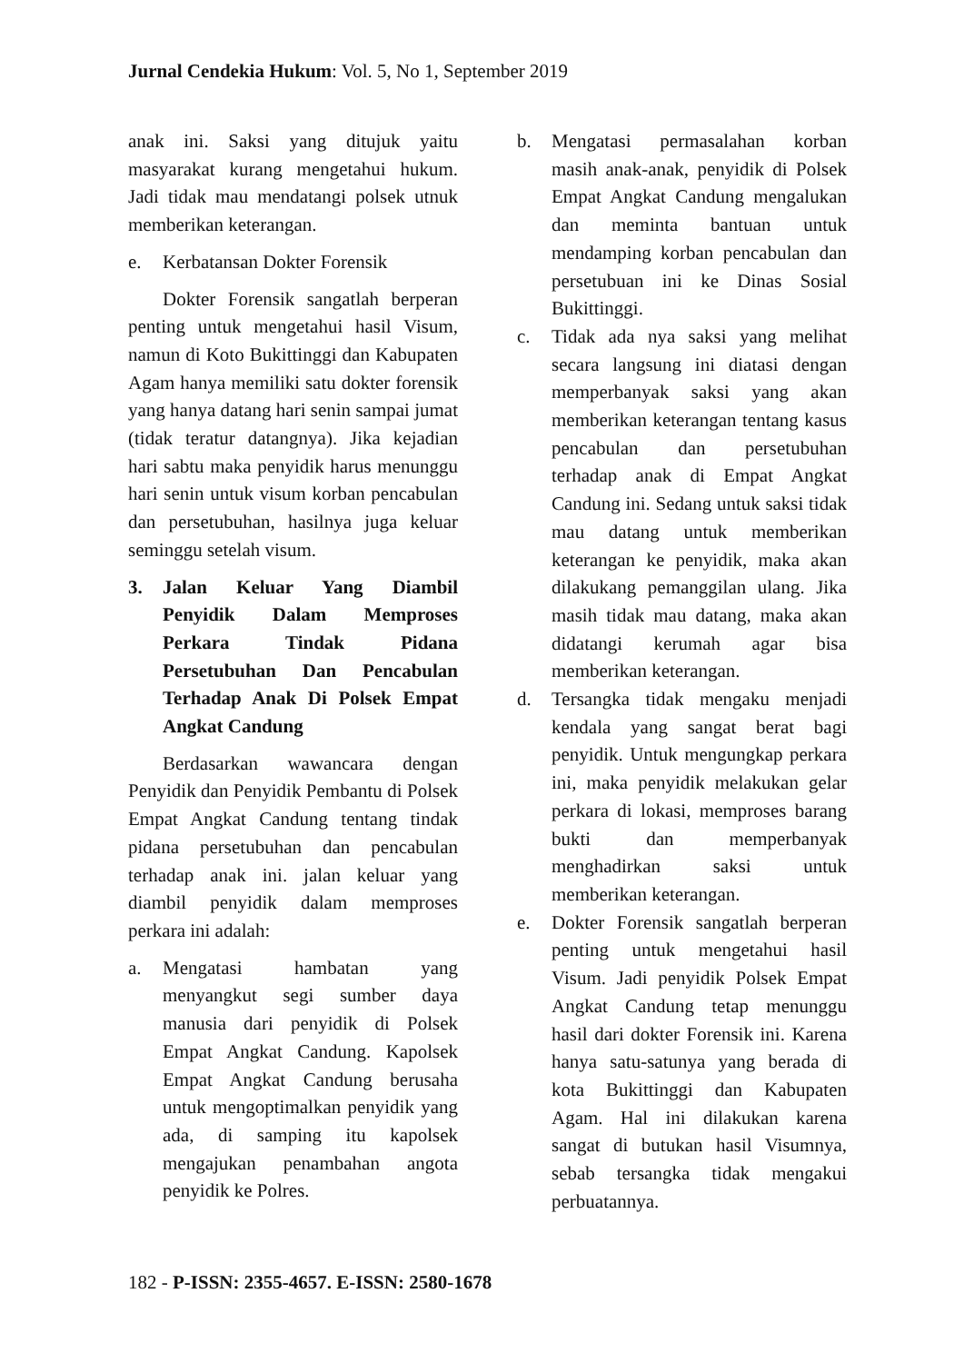Jurnal Cendekia Hukum: Vol. 5, No 1, September 2019
anak ini. Saksi yang ditujuk yaitu masyarakat kurang mengetahui hukum. Jadi tidak mau mendatangi polsek utnuk memberikan keterangan.
e. Kerbatansan Dokter Forensik
Dokter Forensik sangatlah berperan penting untuk mengetahui hasil Visum, namun di Koto Bukittinggi dan Kabupaten Agam hanya memiliki satu dokter forensik yang hanya datang hari senin sampai jumat (tidak teratur datangnya). Jika kejadian hari sabtu maka penyidik harus menunggu hari senin untuk visum korban pencabulan dan persetubuhan, hasilnya juga keluar seminggu setelah visum.
3. Jalan Keluar Yang Diambil Penyidik Dalam Memproses Perkara Tindak Pidana Persetubuhan Dan Pencabulan Terhadap Anak Di Polsek Empat Angkat Candung
Berdasarkan wawancara dengan Penyidik dan Penyidik Pembantu di Polsek Empat Angkat Candung tentang tindak pidana persetubuhan dan pencabulan terhadap anak ini. jalan keluar yang diambil penyidik dalam memproses perkara ini adalah:
a. Mengatasi hambatan yang menyangkut segi sumber daya manusia dari penyidik di Polsek Empat Angkat Candung. Kapolsek Empat Angkat Candung berusaha untuk mengoptimalkan penyidik yang ada, di samping itu kapolsek mengajukan penambahan angota penyidik ke Polres.
b. Mengatasi permasalahan korban masih anak-anak, penyidik di Polsek Empat Angkat Candung mengalukan dan meminta bantuan untuk mendamping korban pencabulan dan persetubuan ini ke Dinas Sosial Bukittinggi.
c. Tidak ada nya saksi yang melihat secara langsung ini diatasi dengan memperbanyak saksi yang akan memberikan keterangan tentang kasus pencabulan dan persetubuhan terhadap anak di Empat Angkat Candung ini. Sedang untuk saksi tidak mau datang untuk memberikan keterangan ke penyidik, maka akan dilakukang pemanggilan ulang. Jika masih tidak mau datang, maka akan didatangi kerumah agar bisa memberikan keterangan.
d. Tersangka tidak mengaku menjadi kendala yang sangat berat bagi penyidik. Untuk mengungkap perkara ini, maka penyidik melakukan gelar perkara di lokasi, memproses barang bukti dan memperbanyak menghadirkan saksi untuk memberikan keterangan.
e. Dokter Forensik sangatlah berperan penting untuk mengetahui hasil Visum. Jadi penyidik Polsek Empat Angkat Candung tetap menunggu hasil dari dokter Forensik ini. Karena hanya satu-satunya yang berada di kota Bukittinggi dan Kabupaten Agam. Hal ini dilakukan karena sangat di butukan hasil Visumnya, sebab tersangka tidak mengakui perbuatannya.
182 - P-ISSN: 2355-4657. E-ISSN: 2580-1678